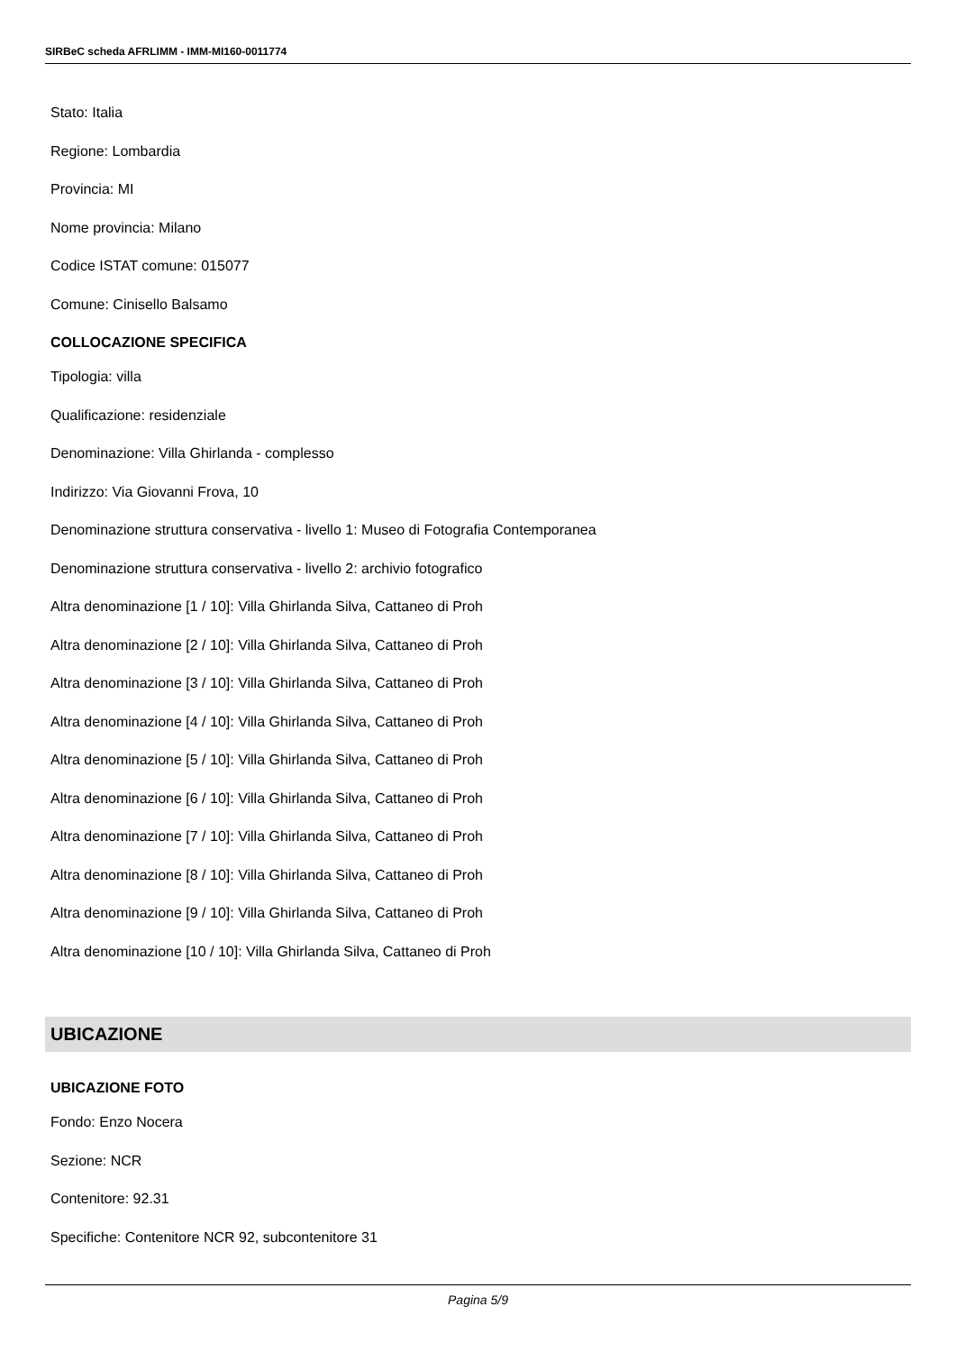SIRBeC scheda AFRLIMM - IMM-MI160-0011774
Stato: Italia
Regione: Lombardia
Provincia: MI
Nome provincia: Milano
Codice ISTAT comune: 015077
Comune: Cinisello Balsamo
COLLOCAZIONE SPECIFICA
Tipologia: villa
Qualificazione: residenziale
Denominazione: Villa Ghirlanda - complesso
Indirizzo: Via Giovanni Frova, 10
Denominazione struttura conservativa - livello 1: Museo di Fotografia Contemporanea
Denominazione struttura conservativa - livello 2: archivio fotografico
Altra denominazione [1 / 10]: Villa Ghirlanda Silva, Cattaneo di Proh
Altra denominazione [2 / 10]: Villa Ghirlanda Silva, Cattaneo di Proh
Altra denominazione [3 / 10]: Villa Ghirlanda Silva, Cattaneo di Proh
Altra denominazione [4 / 10]: Villa Ghirlanda Silva, Cattaneo di Proh
Altra denominazione [5 / 10]: Villa Ghirlanda Silva, Cattaneo di Proh
Altra denominazione [6 / 10]: Villa Ghirlanda Silva, Cattaneo di Proh
Altra denominazione [7 / 10]: Villa Ghirlanda Silva, Cattaneo di Proh
Altra denominazione [8 / 10]: Villa Ghirlanda Silva, Cattaneo di Proh
Altra denominazione [9 / 10]: Villa Ghirlanda Silva, Cattaneo di Proh
Altra denominazione [10 / 10]: Villa Ghirlanda Silva, Cattaneo di Proh
UBICAZIONE
UBICAZIONE FOTO
Fondo: Enzo Nocera
Sezione: NCR
Contenitore: 92.31
Specifiche: Contenitore NCR 92, subcontenitore 31
Pagina 5/9